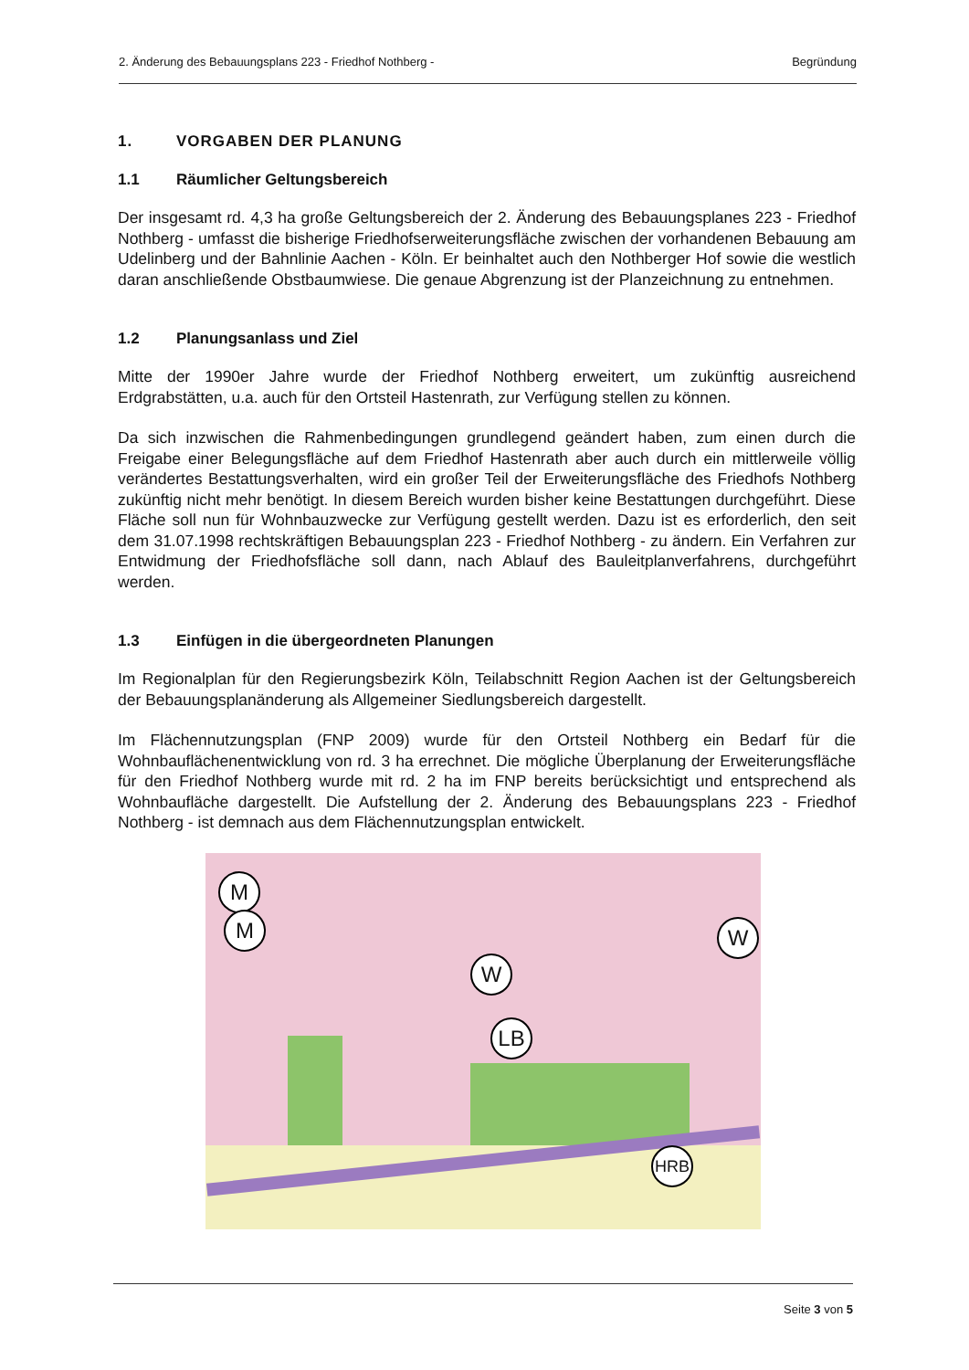2. Änderung des Bebauungsplans 223 - Friedhof Nothberg - Begründung
1. VORGABEN DER PLANUNG
1.1 Räumlicher Geltungsbereich
Der insgesamt rd. 4,3 ha große Geltungsbereich der 2. Änderung des Bebauungsplanes 223 - Friedhof Nothberg - umfasst die bisherige Friedhofserweiterungsfläche zwischen der vorhandenen Bebauung am Udelinberg und der Bahnlinie Aachen - Köln. Er beinhaltet auch den Nothberger Hof sowie die westlich daran anschließende Obstbaumwiese. Die genaue Abgrenzung ist der Planzeichnung zu entnehmen.
1.2 Planungsanlass und Ziel
Mitte der 1990er Jahre wurde der Friedhof Nothberg erweitert, um zukünftig ausreichend Erdgrabstätten, u.a. auch für den Ortsteil Hastenrath, zur Verfügung stellen zu können.
Da sich inzwischen die Rahmenbedingungen grundlegend geändert haben, zum einen durch die Freigabe einer Belegungsfläche auf dem Friedhof Hastenrath aber auch durch ein mittlerweile völlig verändertes Bestattungsverhalten, wird ein großer Teil der Erweiterungsfläche des Friedhofs Nothberg zukünftig nicht mehr benötigt. In diesem Bereich wurden bisher keine Bestattungen durchgeführt. Diese Fläche soll nun für Wohnbauzwecke zur Verfügung gestellt werden. Dazu ist es erforderlich, den seit dem 31.07.1998 rechtskräftigen Bebauungsplan 223 - Friedhof Nothberg - zu ändern. Ein Verfahren zur Entwidmung der Friedhofsfläche soll dann, nach Ablauf des Bauleitplanverfahrens, durchgeführt werden.
1.3 Einfügen in die übergeordneten Planungen
Im Regionalplan für den Regierungsbezirk Köln, Teilabschnitt Region Aachen ist der Geltungsbereich der Bebauungsplanänderung als Allgemeiner Siedlungsbereich dargestellt.
Im Flächennutzungsplan (FNP 2009) wurde für den Ortsteil Nothberg ein Bedarf für die Wohnbauflächenentwicklung von rd. 3 ha errechnet. Die mögliche Überplanung der Erweiterungsfläche für den Friedhof Nothberg wurde mit rd. 2 ha im FNP bereits berücksichtigt und entsprechend als Wohnbaufläche dargestellt. Die Aufstellung der 2. Änderung des Bebauungsplans 223 - Friedhof Nothberg - ist demnach aus dem Flächennutzungsplan entwickelt.
M
M
W
W
LB
HRB
Seite 3 von 5